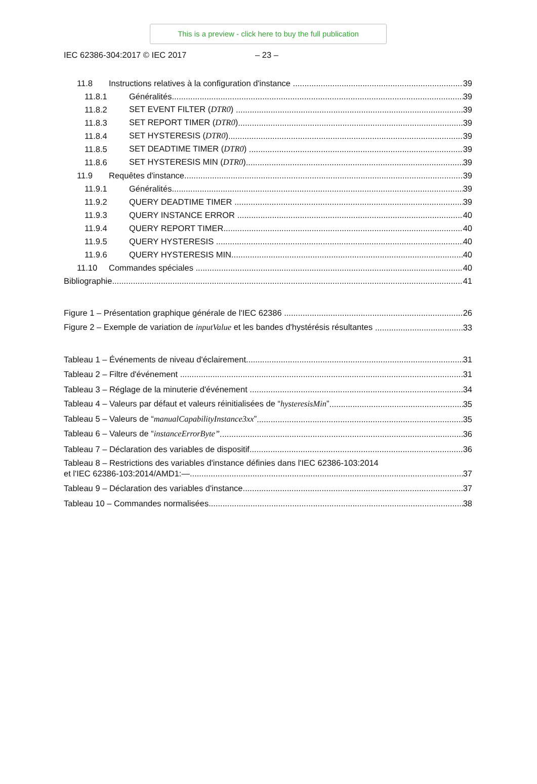This is a preview - click here to buy the full publication
IEC 62386-304:2017 © IEC 2017 – 23 –
11.8 Instructions relatives à la configuration d'instance 39
11.8.1 Généralités 39
11.8.2 SET EVENT FILTER (DTR0) 39
11.8.3 SET REPORT TIMER (DTR0) 39
11.8.4 SET HYSTERESIS (DTR0) 39
11.8.5 SET DEADTIME TIMER (DTR0) 39
11.8.6 SET HYSTERESIS MIN (DTR0) 39
11.9 Requêtes d'instance 39
11.9.1 Généralités 39
11.9.2 QUERY DEADTIME TIMER 39
11.9.3 QUERY INSTANCE ERROR 40
11.9.4 QUERY REPORT TIMER 40
11.9.5 QUERY HYSTERESIS 40
11.9.6 QUERY HYSTERESIS MIN 40
11.10 Commandes spéciales 40
Bibliographie 41
Figure 1 – Présentation graphique générale de l'IEC 62386 26
Figure 2 – Exemple de variation de inputValue et les bandes d'hystérésis résultantes 33
Tableau 1 – Événements de niveau d'éclairement 31
Tableau 2 – Filtre d'événement 31
Tableau 3 – Réglage de la minuterie d'événement 34
Tableau 4 – Valeurs par défaut et valeurs réinitialisées de “hysteresisMin” 35
Tableau 5 – Valeurs de “manualCapabilityInstance3xx” 35
Tableau 6 – Valeurs de “instanceErrorByte” 36
Tableau 7 – Déclaration des variables de dispositif 36
Tableau 8 – Restrictions des variables d'instance définies dans l'IEC 62386-103:2014
et l'IEC 62386-103:2014/AMD1:— 37
Tableau 9 – Déclaration des variables d'instance 37
Tableau 10 – Commandes normalisées 38